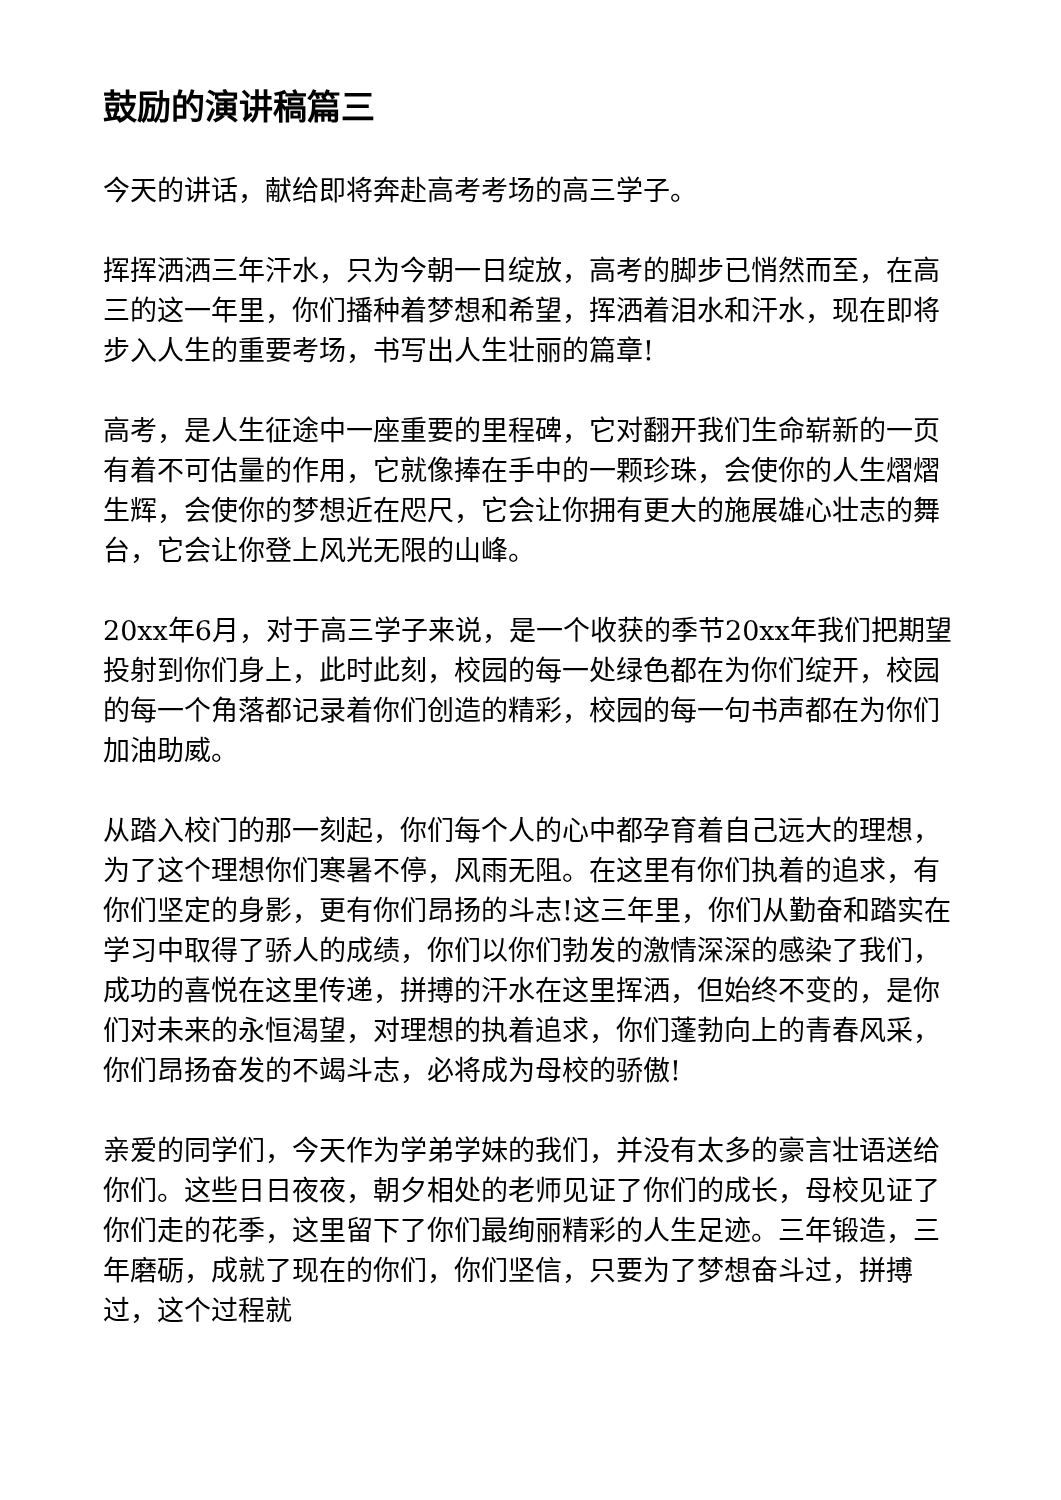鼓励的演讲稿篇三
今天的讲话，献给即将奔赴高考考场的高三学子。
挥挥洒洒三年汗水，只为今朝一日绽放，高考的脚步已悄然而至，在高三的这一年里，你们播种着梦想和希望，挥洒着泪水和汗水，现在即将步入人生的重要考场，书写出人生壮丽的篇章!
高考，是人生征途中一座重要的里程碑，它对翻开我们生命崭新的一页有着不可估量的作用，它就像捧在手中的一颗珍珠，会使你的人生熠熠生辉，会使你的梦想近在咫尺，它会让你拥有更大的施展雄心壮志的舞台，它会让你登上风光无限的山峰。
20xx年6月，对于高三学子来说，是一个收获的季节20xx年我们把期望投射到你们身上，此时此刻，校园的每一处绿色都在为你们绽开，校园的每一个角落都记录着你们创造的精彩，校园的每一句书声都在为你们加油助威。
从踏入校门的那一刻起，你们每个人的心中都孕育着自己远大的理想，为了这个理想你们寒暑不停，风雨无阻。在这里有你们执着的追求，有你们坚定的身影，更有你们昂扬的斗志!这三年里，你们从勤奋和踏实在学习中取得了骄人的成绩，你们以你们勃发的激情深深的感染了我们，成功的喜悦在这里传递，拼搏的汗水在这里挥洒，但始终不变的，是你们对未来的永恒渴望，对理想的执着追求，你们蓬勃向上的青春风采，你们昂扬奋发的不竭斗志，必将成为母校的骄傲!
亲爱的同学们，今天作为学弟学妹的我们，并没有太多的豪言壮语送给你们。这些日日夜夜，朝夕相处的老师见证了你们的成长，母校见证了你们走的花季，这里留下了你们最绚丽精彩的人生足迹。三年锻造，三年磨砺，成就了现在的你们，你们坚信，只要为了梦想奋斗过，拼搏过，这个过程就